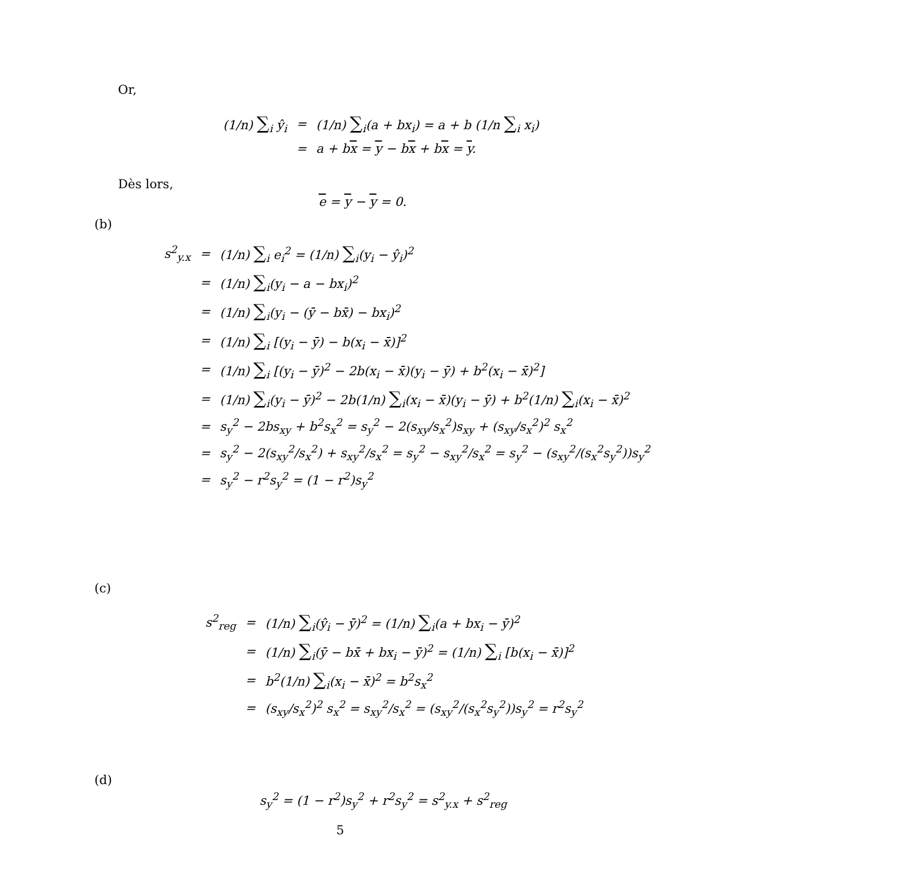Or,
| (1/ n ) ∑<sub>i</sub> ŷ<sub>i</sub> | = | (1/ n ) ∑<sub>i</sub>(a + bx<sub>i</sub>) = a + b (1/n ∑<sub>i</sub> x<sub>i</sub>) |
| | = | a + b x = y − b x + b x = y . |
Dès lors,
e = y − y = 0.
(b)
| s<sup>2</sup><sub>y.x</sub> | = | (1/n) ∑<sub>i</sub> e<sub>i</sub><sup>2</sup> = (1/n) ∑<sub>i</sub>(y<sub>i</sub> − ŷ<sub>i</sub>)<sup>2</sup> |
| | = | (1/n) ∑<sub>i</sub>(y<sub>i</sub> − a − bx<sub>i</sub>)<sup>2</sup> |
| | = | (1/n) ∑<sub>i</sub>(y<sub>i</sub> − (ȳ − bx̄) − bx<sub>i</sub>)<sup>2</sup> |
| | = | (1/n) ∑<sub>i</sub> [(y<sub>i</sub> − ȳ) − b(x<sub>i</sub> − x̄)]<sup>2</sup> |
| | = | (1/n) ∑<sub>i</sub> [(y<sub>i</sub> − ȳ)<sup>2</sup> − 2b(x<sub>i</sub> − x̄)(y<sub>i</sub> − ȳ) + b<sup>2</sup>(x<sub>i</sub> − x̄)<sup>2</sup>] |
| | = | (1/n) ∑<sub>i</sub>(y<sub>i</sub> − ȳ)<sup>2</sup> − 2b(1/n) ∑<sub>i</sub>(x<sub>i</sub> − x̄)(y<sub>i</sub> − ȳ) + b<sup>2</sup>(1/n) ∑<sub>i</sub>(x<sub>i</sub> − x̄)<sup>2</sup> |
| | = | s<sub>y</sub><sup>2</sup> − 2bs<sub>xy</sub> + b<sup>2</sup>s<sub>x</sub><sup>2</sup> = s<sub>y</sub><sup>2</sup> − 2(s<sub>xy</sub>/s<sub>x</sub><sup>2</sup>)s<sub>xy</sub> + (s<sub>xy</sub>/s<sub>x</sub><sup>2</sup>)<sup>2</sup> s<sub>x</sub><sup>2</sup> |
| | = | s<sub>y</sub><sup>2</sup> − 2(s<sub>xy</sub><sup>2</sup>/s<sub>x</sub><sup>2</sup>) + s<sub>xy</sub><sup>2</sup>/s<sub>x</sub><sup>2</sup> = s<sub>y</sub><sup>2</sup> − s<sub>xy</sub><sup>2</sup>/s<sub>x</sub><sup>2</sup> = s<sub>y</sub><sup>2</sup> − (s<sub>xy</sub><sup>2</sup>/(s<sub>x</sub><sup>2</sup>s<sub>y</sub><sup>2</sup>))s<sub>y</sub><sup>2</sup> |
| | = | s<sub>y</sub><sup>2</sup> − r<sup>2</sup>s<sub>y</sub><sup>2</sup> = (1 − r<sup>2</sup>)s<sub>y</sub><sup>2</sup> |
(c)
| s<sup>2</sup><sub>reg</sub> | = | (1/n) ∑<sub>i</sub>(ŷ<sub>i</sub> − ȳ)<sup>2</sup> = (1/n) ∑<sub>i</sub>(a + bx<sub>i</sub> − ȳ)<sup>2</sup> |
| | = | (1/n) ∑<sub>i</sub>(ȳ − bx̄ + bx<sub>i</sub> − ȳ)<sup>2</sup> = (1/n) ∑<sub>i</sub> [b(x<sub>i</sub> − x̄)]<sup>2</sup> |
| | = | b<sup>2</sup>(1/n) ∑<sub>i</sub>(x<sub>i</sub> − x̄)<sup>2</sup> = b<sup>2</sup>s<sub>x</sub><sup>2</sup> |
| | = | (s<sub>xy</sub>/s<sub>x</sub><sup>2</sup>)<sup>2</sup> s<sub>x</sub><sup>2</sup> = s<sub>xy</sub><sup>2</sup>/s<sub>x</sub><sup>2</sup> = (s<sub>xy</sub><sup>2</sup>/(s<sub>x</sub><sup>2</sup>s<sub>y</sub><sup>2</sup>))s<sub>y</sub><sup>2</sup> = r<sup>2</sup>s<sub>y</sub><sup>2</sup> |
(d)
s<sub>y</sub><sup>2</sup> = (1 − r<sup>2</sup>)s<sub>y</sub><sup>2</sup> + r<sup>2</sup>s<sub>y</sub><sup>2</sup> = s<sup>2</sup><sub>y.x</sub> + s<sup>2</sup><sub>reg</sub>
5